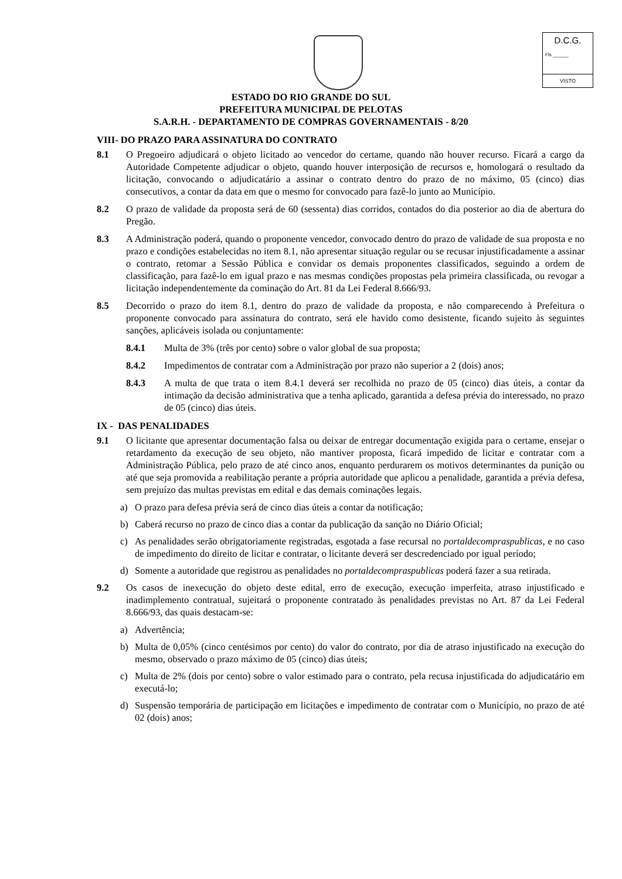D.C.G.
Fls.______
VISTO
ESTADO DO RIO GRANDE DO SUL
PREFEITURA MUNICIPAL DE PELOTAS
S.A.R.H. - DEPARTAMENTO DE COMPRAS GOVERNAMENTAIS - 8/20
VIII- DO PRAZO PARA ASSINATURA DO CONTRATO
8.1 O Pregoeiro adjudicará o objeto licitado ao vencedor do certame, quando não houver recurso. Ficará a cargo da Autoridade Competente adjudicar o objeto, quando houver interposição de recursos e, homologará o resultado da licitação, convocando o adjudicatário a assinar o contrato dentro do prazo de no máximo, 05 (cinco) dias consecutivos, a contar da data em que o mesmo for convocado para fazê-lo junto ao Município.
8.2 O prazo de validade da proposta será de 60 (sessenta) dias corridos, contados do dia posterior ao dia de abertura do Pregão.
8.3 A Administração poderá, quando o proponente vencedor, convocado dentro do prazo de validade de sua proposta e no prazo e condições estabelecidas no item 8.1, não apresentar situação regular ou se recusar injustificadamente a assinar o contrato, retomar a Sessão Pública e convidar os demais proponentes classificados, seguindo a ordem de classificação, para fazê-lo em igual prazo e nas mesmas condições propostas pela primeira classificada, ou revogar a licitação independentemente da cominação do Art. 81 da Lei Federal 8.666/93.
8.5 Decorrido o prazo do item 8.1, dentro do prazo de validade da proposta, e não comparecendo à Prefeitura o proponente convocado para assinatura do contrato, será ele havido como desistente, ficando sujeito às seguintes sanções, aplicáveis isolada ou conjuntamente:
8.4.1 Multa de 3% (três por cento) sobre o valor global de sua proposta;
8.4.2 Impedimentos de contratar com a Administração por prazo não superior a 2 (dois) anos;
8.4.3 A multa de que trata o item 8.4.1 deverá ser recolhida no prazo de 05 (cinco) dias úteis, a contar da intimação da decisão administrativa que a tenha aplicado, garantida a defesa prévia do interessado, no prazo de 05 (cinco) dias úteis.
IX - DAS PENALIDADES
9.1 O licitante que apresentar documentação falsa ou deixar de entregar documentação exigida para o certame, ensejar o retardamento da execução de seu objeto, não mantiver proposta, ficará impedido de licitar e contratar com a Administração Pública, pelo prazo de até cinco anos, enquanto perdurarem os motivos determinantes da punição ou até que seja promovida a reabilitação perante a própria autoridade que aplicou a penalidade, garantida a prévia defesa, sem prejuízo das multas previstas em edital e das demais cominações legais.
a) O prazo para defesa prévia será de cinco dias úteis a contar da notificação;
b) Caberá recurso no prazo de cinco dias a contar da publicação da sanção no Diário Oficial;
c) As penalidades serão obrigatoriamente registradas, esgotada a fase recursal no portaldecompraspublicas, e no caso de impedimento do direito de licitar e contratar, o licitante deverá ser descredenciado por igual período;
d) Somente a autoridade que registrou as penalidades no portaldecompraspublicas poderá fazer a sua retirada.
9.2 Os casos de inexecução do objeto deste edital, erro de execução, execução imperfeita, atraso injustificado e inadimplemento contratual, sujeitará o proponente contratado às penalidades previstas no Art. 87 da Lei Federal 8.666/93, das quais destacam-se:
a) Advertência;
b) Multa de 0,05% (cinco centésimos por cento) do valor do contrato, por dia de atraso injustificado na execução do mesmo, observado o prazo máximo de 05 (cinco) dias úteis;
c) Multa de 2% (dois por cento) sobre o valor estimado para o contrato, pela recusa injustificada do adjudicatário em executá-lo;
d) Suspensão temporária de participação em licitações e impedimento de contratar com o Município, no prazo de até 02 (dois) anos;